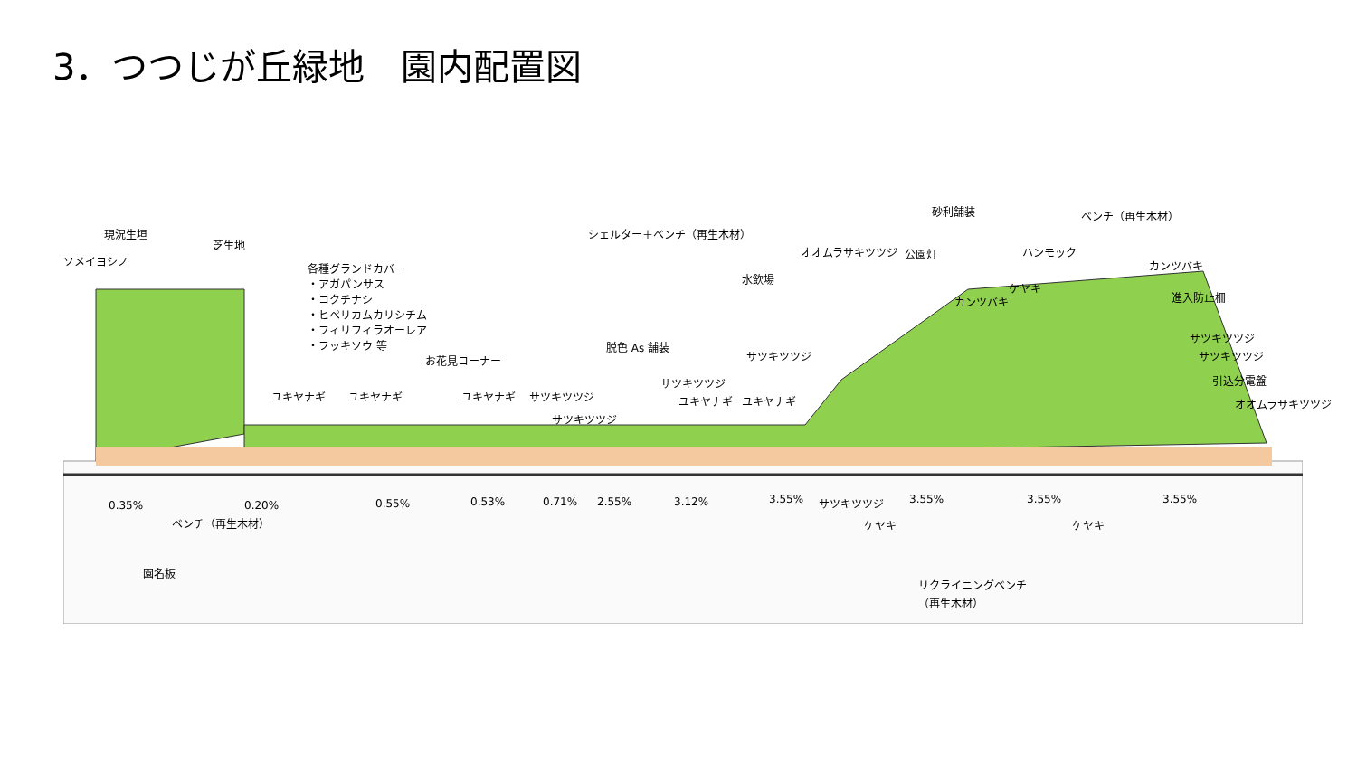3．つつじが丘緑地　園内配置図
ソメイヨシノ
現況生垣
芝生地
各種グランドカバー
・アガパンサス
・コクチナシ
・ヒペリカムカリシチム
・フィリフィラオーレア
・フッキソウ 等
お花見コーナー
ユキヤナギ ユキヤナギ ユキヤナギ サツキツツジ
サツキツツジ
脱色 As 舗装
サツキツツジ
ユキヤナギ ユキヤナギ
シェルター＋ベンチ（再生木材）
水飲場
サツキツツジ
オオムラサキツツジ 公園灯
砂利舗装
カンツバキ
ケヤキ
ハンモック
ベンチ（再生木材）
カンツバキ
進入防止柵
サツキツツジ
サツキツツジ
引込分電盤
オオムラサキツツジ
0.35% 0.20% 0.55% 0.53% 0.71% 2.55% 3.12% 3.55% 3.55% 3.55% 3.55%
ベンチ（再生木材）
サツキツツジ
ケヤキ ケヤキ
園名板
リクライニングベンチ
（再生木材）